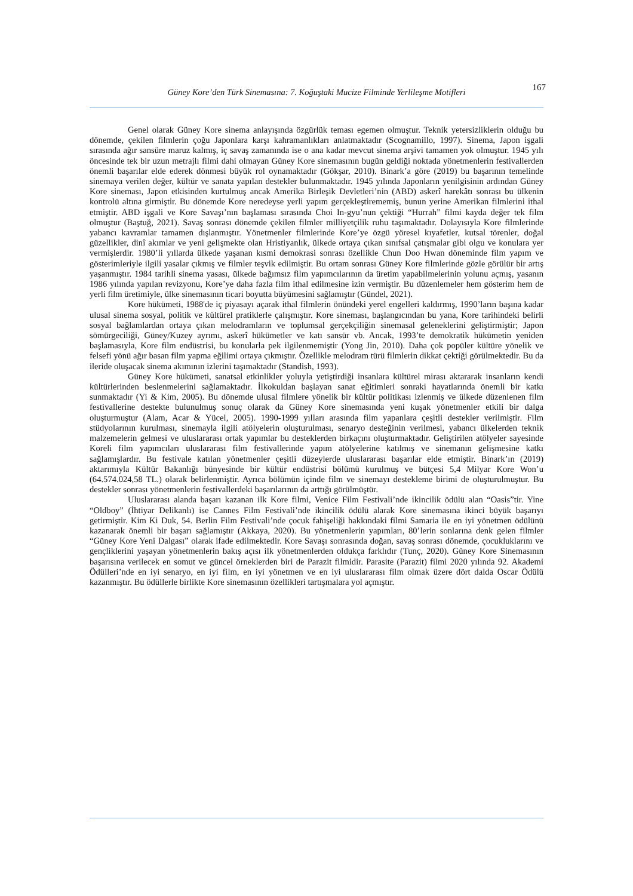Güney Kore’den Türk Sinemasına: 7. Koğuştaki Mucize Filminde Yerlileşme Motifleri
167
Genel olarak Güney Kore sinema anlayışında özgürlük teması egemen olmuştur. Teknik yetersizliklerin olduğu bu dönemde, çekilen filmlerin çoğu Japonlara karşı kahramanlıkları anlatmaktadır (Scognamillo, 1997). Sinema, Japon işgali sırasında ağır sansüre maruz kalmış, iç savaş zamanında ise o ana kadar mevcut sinema arşivi tamamen yok olmuştur. 1945 yılı öncesinde tek bir uzun metrajlı filmi dahi olmayan Güney Kore sinemasının bugün geldiği noktada yönetmenlerin festivallerden önemli başarılar elde ederek dönmesi büyük rol oynamaktadır (Gökşar, 2010). Binark’a göre (2019) bu başarının temelinde sinemaya verilen değer, kültür ve sanata yapılan destekler bulunmaktadır. 1945 yılında Japonların yenilgisinin ardından Güney Kore sineması, Japon etkisinden kurtulmuş ancak Amerika Birleşik Devletleri’nin (ABD) askerî harekâtı sonrası bu ülkenin kontrolü altına girmiştir. Bu dönemde Kore neredeyse yerli yapım gerçekleştirememiş, bunun yerine Amerikan filmlerini ithal etmiştir. ABD işgali ve Kore Savaşı’nın başlaması sırasında Choi In-gyu’nun çektiği “Hurrah” filmi kayda değer tek film olmuştur (Baştuğ, 2021). Savaş sonrası dönemde çekilen filmler milliyetçilik ruhu taşımaktadır. Dolayısıyla Kore filmlerinde yabancı kavramlar tamamen dışlanmıştır. Yönetmenler filmlerinde Kore’ye özgü yöresel kıyafetler, kutsal törenler, doğal güzellikler, dinî akımlar ve yeni gelişmekte olan Hristiyanlık, ülkede ortaya çıkan sınıfsal çatışmalar gibi olgu ve konulara yer vermişlerdir. 1980’li yıllarda ülkede yaşanan kısmi demokrasi sonrası özellikle Chun Doo Hwan döneminde film yapım ve gösterimleriyle ilgili yasalar çıkmış ve filmler teşvik edilmiştir. Bu ortam sonrası Güney Kore filmlerinde gözle görülür bir artış yaşanmıştır. 1984 tarihli sinema yasası, ülkede bağımsız film yapımcılarının da üretim yapabilmelerinin yolunu açmış, yasanın 1986 yılında yapılan revizyonu, Kore’ye daha fazla film ithal edilmesine izin vermiştir. Bu düzenlemeler hem gösterim hem de yerli film üretimiyle, ülke sinemasının ticari boyutta büyümesini sağlamıştır (Gündel, 2021).
Kore hükümeti, 1988'de iç piyasayı açarak ithal filmlerin önündeki yerel engelleri kaldırmış, 1990’ların başına kadar ulusal sinema sosyal, politik ve kültürel pratiklerle çalışmıştır. Kore sineması, başlangıcından bu yana, Kore tarihindeki belirli sosyal bağlamlardan ortaya çıkan melodramların ve toplumsal gerçekçiliğin sinemasal geleneklerini geliştirmiştir; Japon sömürgeciliği, Güney/Kuzey ayrımı, askerî hükümetler ve katı sansür vb. Ancak, 1993’te demokratik hükümetin yeniden başlamasıyla, Kore film endüstrisi, bu konularla pek ilgilenmemiştir (Yong Jin, 2010). Daha çok popüler kültüre yönelik ve felsefi yönü ağır basan film yapma eğilimi ortaya çıkmıştır. Özellikle melodram türü filmlerin dikkat çektiği görülmektedir. Bu da ileride oluşacak sinema akımının izlerini taşımaktadır (Standish, 1993).
Güney Kore hükümeti, sanatsal etkinlikler yoluyla yetiştirdiği insanlara kültürel mirası aktararak insanların kendi kültürlerinden beslenmelerini sağlamaktadır. İlkokuldan başlayan sanat eğitimleri sonraki hayatlarında önemli bir katkı sunmaktadır (Yi & Kim, 2005). Bu dönemde ulusal filmlere yönelik bir kültür politikası izlenmiş ve ülkede düzenlenen film festivallerine destekte bulunulmuş sonuç olarak da Güney Kore sinemasında yeni kuşak yönetmenler etkili bir dalga oluşturmuştur (Alam, Acar & Yücel, 2005). 1990-1999 yılları arasında film yapanlara çeşitli destekler verilmiştir. Film stüdyolarının kurulması, sinemayla ilgili atölyelerin oluşturulması, senaryo desteğinin verilmesi, yabancı ülkelerden teknik malzemelerin gelmesi ve uluslararası ortak yapımlar bu desteklerden birkaçını oluşturmaktadır. Geliştirilen atölyeler sayesinde Koreli film yapımcıları uluslararası film festivallerinde yapım atölyelerine katılmış ve sinemanın gelişmesine katkı sağlamışlardır. Bu festivale katılan yönetmenler çeşitli düzeylerde uluslararası başarılar elde etmiştir. Binark’ın (2019) aktarımıyla Kültür Bakanlığı bünyesinde bir kültür endüstrisi bölümü kurulmuş ve bütçesi 5,4 Milyar Kore Won’u (64.574.024,58 TL.) olarak belirlenmiştir. Ayrıca bölümün içinde film ve sinemayı destekleme birimi de oluşturulmuştur. Bu destekler sonrası yönetmenlerin festivallerdeki başarılarının da arttığı görülmüştür.
Uluslararası alanda başarı kazanan ilk Kore filmi, Venice Film Festivali’nde ikincilik ödülü alan “Oasis”tir. Yine “Oldboy” (İhtiyar Delikanlı) ise Cannes Film Festivali’nde ikincilik ödülü alarak Kore sinemasına ikinci büyük başarıyı getirmiştir. Kim Ki Duk, 54. Berlin Film Festivali’nde çocuk fahişeliği hakkındaki filmi Samaria ile en iyi yönetmen ödülünü kazanarak önemli bir başarı sağlamıştır (Akkaya, 2020). Bu yönetmenlerin yapımları, 80’lerin sonlarına denk gelen filmler “Güney Kore Yeni Dalgası” olarak ifade edilmektedir. Kore Savaşı sonrasında doğan, savaş sonrası dönemde, çocukluklarını ve gençliklerini yaşayan yönetmenlerin bakış açısı ilk yönetmenlerden oldukça farklıdır (Tunç, 2020). Güney Kore Sinemasının başarısına verilecek en somut ve güncel örneklerden biri de Parazit filmidir. Parasite (Parazit) filmi 2020 yılında 92. Akademi Ödülleri’nde en iyi senaryo, en iyi film, en iyi yönetmen ve en iyi uluslararası film olmak üzere dört dalda Oscar Ödülü kazanmıştır. Bu ödüllerle birlikte Kore sinemasının özellikleri tartışmalara yol açmıştır.